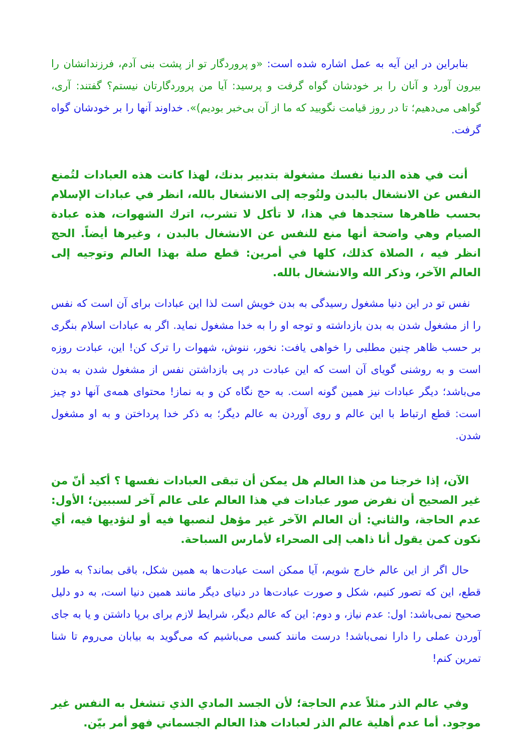بنابراین در این آیه به عمل اشاره شده است: «و پروردگار تو از پشت بنی آدم، فرزندانشان را بیرون آورد و آنان را بر خودشان گواه گرفت و پرسید: آیا من پروردگارتان نیستم؟ گفتند: آری، گواهی می‌دهیم؛ تا در روز قیامت نگویید که ما از آن بی‌خبر بودیم)». خداوند آنها را بر خودشان گواه گرفت.
أنت في هذه الدنيا نفسك مشغولة بتدبير بدنك، لهذا كانت هذه العبادات لتُمنع النفس عن الانشغال بالبدن ولتُوجه إلى الانشغال بالله، انظر في عبادات الإسلام بحسب ظاهرها ستجدها في هذا، لا تأكل لا تشرب، اترك الشهوات، هذه عبادة الصيام وهي واضحة أنها منع للنفس عن الانشغال بالبدن ، وغيرها أيضاً. الحج انظر فيه ، الصلاة كذلك، كلها في أمرين: قطع صلة بهذا العالم وتوجيه إلى العالم الآخر، وذكر الله والانشغال بالله.
نفس تو در این دنیا مشغول رسیدگی به بدن خویش است لذا این عبادات برای آن است که نفس را از مشغول شدن به بدن بازداشته و توجه او را به خدا مشغول نماید. اگر به عبادات اسلام بنگری بر حسب ظاهر چنین مطلبی را خواهی یافت: نخور، ننوش، شهوات را ترک کن! این، عبادت روزه است و به روشنی گویای آن است که این عبادت در پی بازداشتن نفس از مشغول شدن به بدن می‌باشد؛ دیگر عبادات نیز همین گونه است. به حج نگاه کن و به نماز! محتوای همه‌ی آنها دو چیز است: قطع ارتباط با این عالم و روی آوردن به عالم دیگر؛ به ذکر خدا پرداختن و به او مشغول شدن.
الآن، إذا خرجنا من هذا العالم هل يمكن أن تبقى العبادات نفسها ؟ أكيد أنّ من غير الصحيح أن نفرض صور عبادات في هذا العالم على عالم آخر لسببين؛ الأول: عدم الحاجة، والثاني: أن العالم الآخر غير مؤهل لنصبها فيه أو لنؤديها فيه، أي نكون كمن يقول أنا ذاهب إلى الصحراء لأمارس السباحة.
حال اگر از این عالم خارج شویم، آیا ممکن است عبادت‌ها به همین شکل، باقی بماند؟ به طور قطع، این که تصور کنیم، شکل و صورت عبادت‌ها در دنیای دیگر مانند همین دنیا است، به دو دلیل صحیح نمی‌باشد: اول: عدم نیاز، و دوم: این که عالم دیگر، شرایط لازم برای برپا داشتن و یا به جای آوردن عملی را دارا نمی‌باشد! درست مانند کسی می‌باشیم که می‌گوید به بیابان می‌روم تا شنا تمرین کنم!
وفي عالم الذر مثلاً عدم الحاجة؛ لأن الجسد المادي الذي تنشغل به النفس غير موجود. أما عدم أهلية عالم الذر لعبادات هذا العالم الجسماني فهو أمر بيّن.